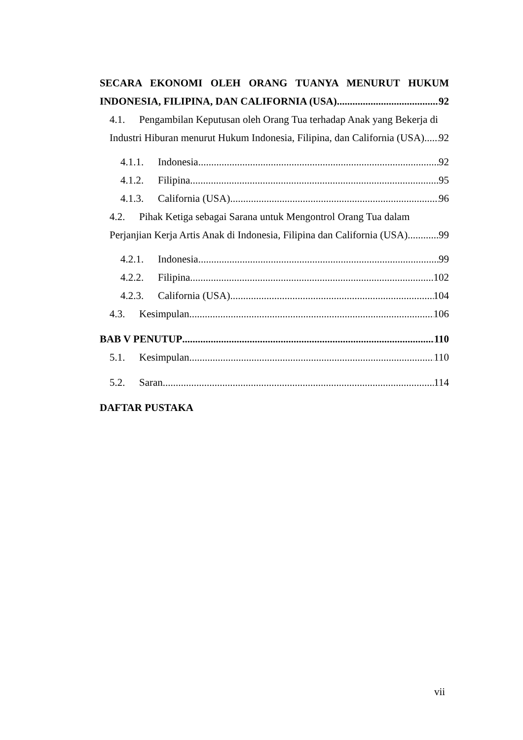SECARA EKONOMI OLEH ORANG TUANYA MENURUT HUKUM
INDONESIA, FILIPINA, DAN CALIFORNIA (USA) 92
4.1. Pengambilan Keputusan oleh Orang Tua terhadap Anak yang Bekerja di
Industri Hiburan menurut Hukum Indonesia, Filipina, dan California (USA) 92
4.1.1. Indonesia 92
4.1.2. Filipina 95
4.1.3. California (USA) 96
4.2. Pihak Ketiga sebagai Sarana untuk Mengontrol Orang Tua dalam
Perjanjian Kerja Artis Anak di Indonesia, Filipina dan California (USA) 99
4.2.1. Indonesia 99
4.2.2. Filipina 102
4.2.3. California (USA) 104
4.3. Kesimpulan 106
BAB V PENUTUP 110
5.1. Kesimpulan 110
5.2. Saran 114
DAFTAR PUSTAKA
vii